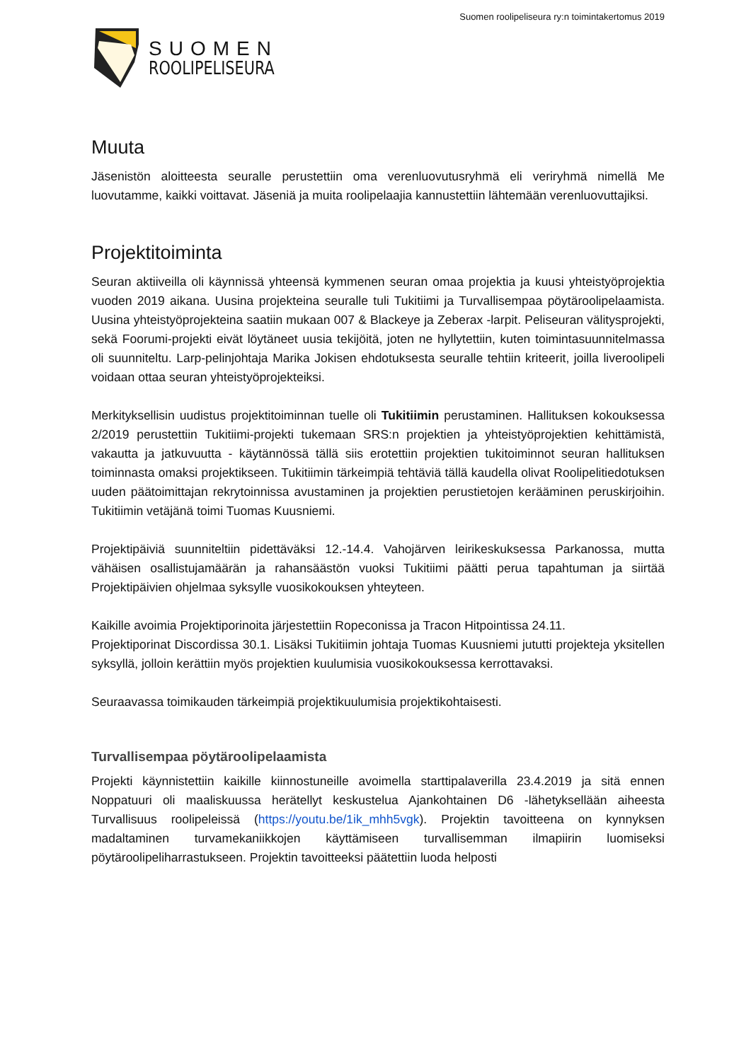Suomen roolipeliseura ry:n toimintakertomus 2019
SUOMEN
ROOLIPELISEURA
Muuta
Jäsenistön aloitteesta seuralle perustettiin oma verenluovutusryhmä eli veriryhmä nimellä Me luovutamme, kaikki voittavat. Jäseniä ja muita roolipelaajia kannustettiin lähtemään verenluovuttajiksi.
Projektitoiminta
Seuran aktiiveilla oli käynnissä yhteensä kymmenen seuran omaa projektia ja kuusi yhteistyöprojektia vuoden 2019 aikana. Uusina projekteina seuralle tuli Tukitiimi ja Turvallisempaa pöytäroolipelaamista. Uusina yhteistyöprojekteina saatiin mukaan 007 & Blackeye ja Zeberax -larpit. Peliseuran välitysprojekti, sekä Foorumi-projekti eivät löytäneet uusia tekijöitä, joten ne hyllytettiin, kuten toimintasuunnitelmassa oli suunniteltu. Larp-pelinjohtaja Marika Jokisen ehdotuksesta seuralle tehtiin kriteerit, joilla liveroolipeli voidaan ottaa seuran yhteistyöprojekteiksi.
Merkityksellisin uudistus projektitoiminnan tuelle oli Tukitiimin perustaminen. Hallituksen kokouksessa 2/2019 perustettiin Tukitiimi-projekti tukemaan SRS:n projektien ja yhteistyöprojektien kehittämistä, vakautta ja jatkuvuutta - käytännössä tällä siis erotettiin projektien tukitoiminnot seuran hallituksen toiminnasta omaksi projektikseen. Tukitiimin tärkeimpiä tehtäviä tällä kaudella olivat Roolipelitiedotuksen uuden päätoimittajan rekrytoinnissa avustaminen ja projektien perustietojen kerääminen peruskirjoihin. Tukitiimin vetäjänä toimi Tuomas Kuusniemi.
Projektipäiviä suunniteltiin pidettäväksi 12.-14.4. Vahojärven leirikeskuksessa Parkanossa, mutta vähäisen osallistujamäärän ja rahansäästön vuoksi Tukitiimi päätti perua tapahtuman ja siirtää Projektipäivien ohjelmaa syksylle vuosikokouksen yhteyteen.
Kaikille avoimia Projektiporinoita järjestettiin Ropeconissa ja Tracon Hitpointissa 24.11.
Projektiporinat Discordissa 30.1. Lisäksi Tukitiimin johtaja Tuomas Kuusniemi jututti projekteja yksitellen syksyllä, jolloin kerättiin myös projektien kuulumisia vuosikokouksessa kerrottavaksi.
Seuraavassa toimikauden tärkeimpiä projektikuulumisia projektikohtaisesti.
Turvallisempaa pöytäroolipelaamista
Projekti käynnistettiin kaikille kiinnostuneille avoimella starttipalaverilla 23.4.2019 ja sitä ennen Noppatuuri oli maaliskuussa herätellyt keskustelua Ajankohtainen D6 -lähetyksellään aiheesta Turvallisuus roolipeleissä (https://youtu.be/1ik_mhh5vgk). Projektin tavoitteena on kynnyksen madaltaminen turvamekaniikkojen käyttämiseen turvallisemman ilmapiirin luomiseksi pöytäroolipeliharrastukseen. Projektin tavoitteeksi päätettiin luoda helposti